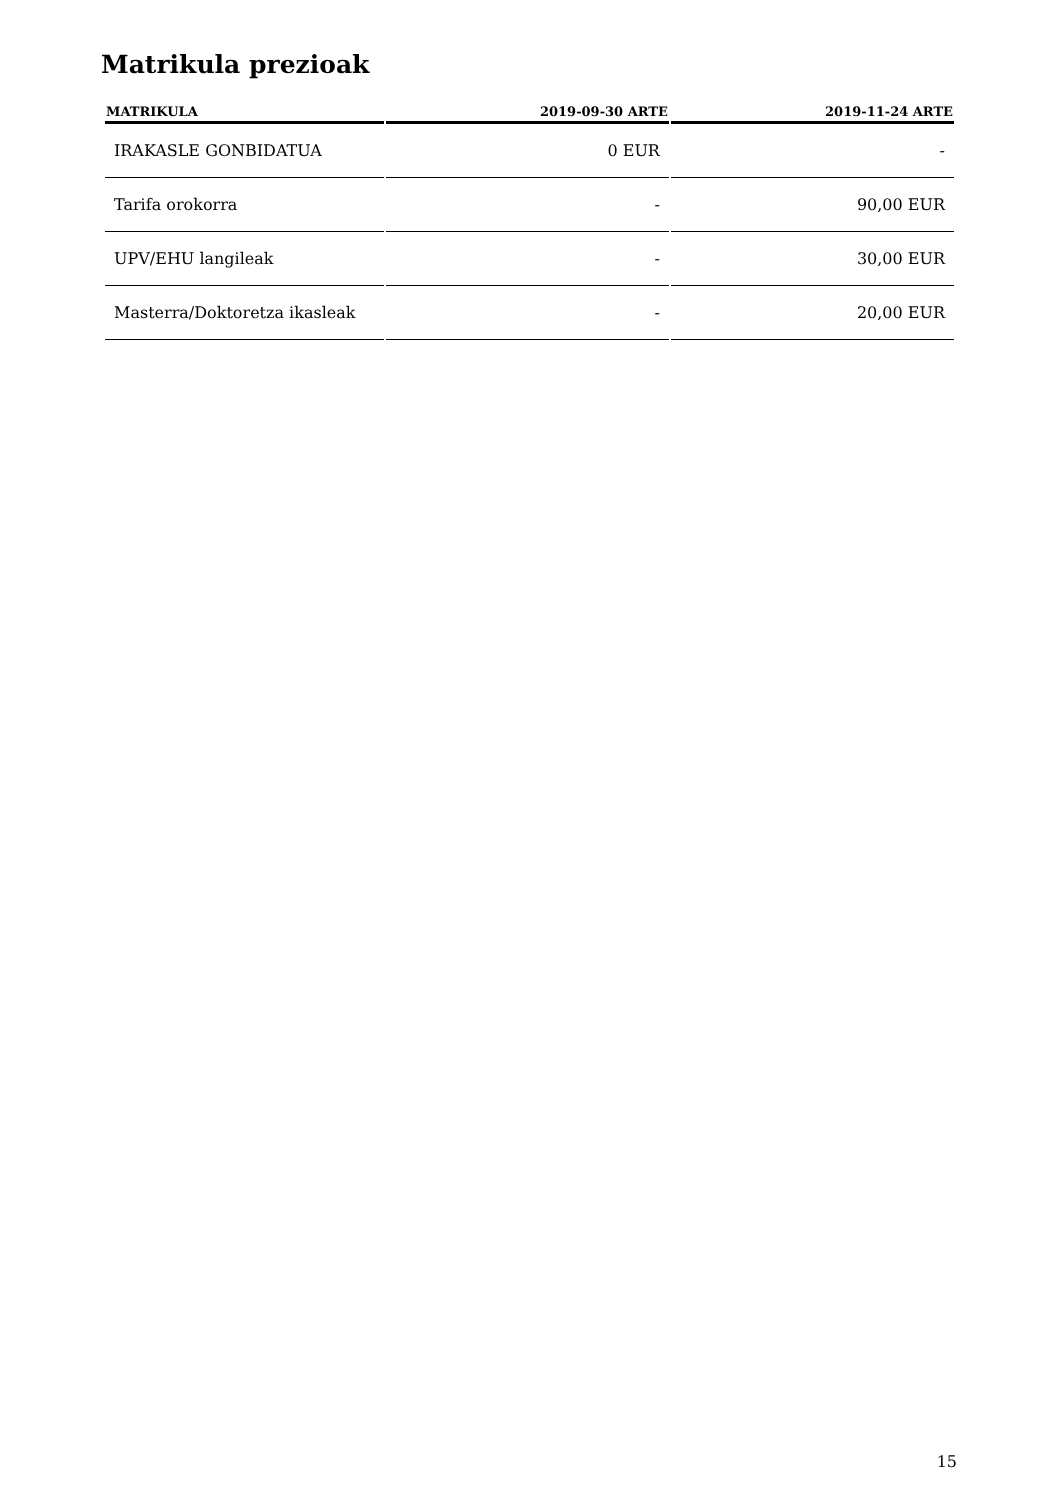Matrikula prezioak
| MATRIKULA | 2019-09-30 ARTE | 2019-11-24 ARTE |
| --- | --- | --- |
| IRAKASLE GONBIDATUA | 0 EUR | - |
| Tarifa orokorra | - | 90,00 EUR |
| UPV/EHU langileak | - | 30,00 EUR |
| Masterra/Doktoretza ikasleak | - | 20,00 EUR |
15